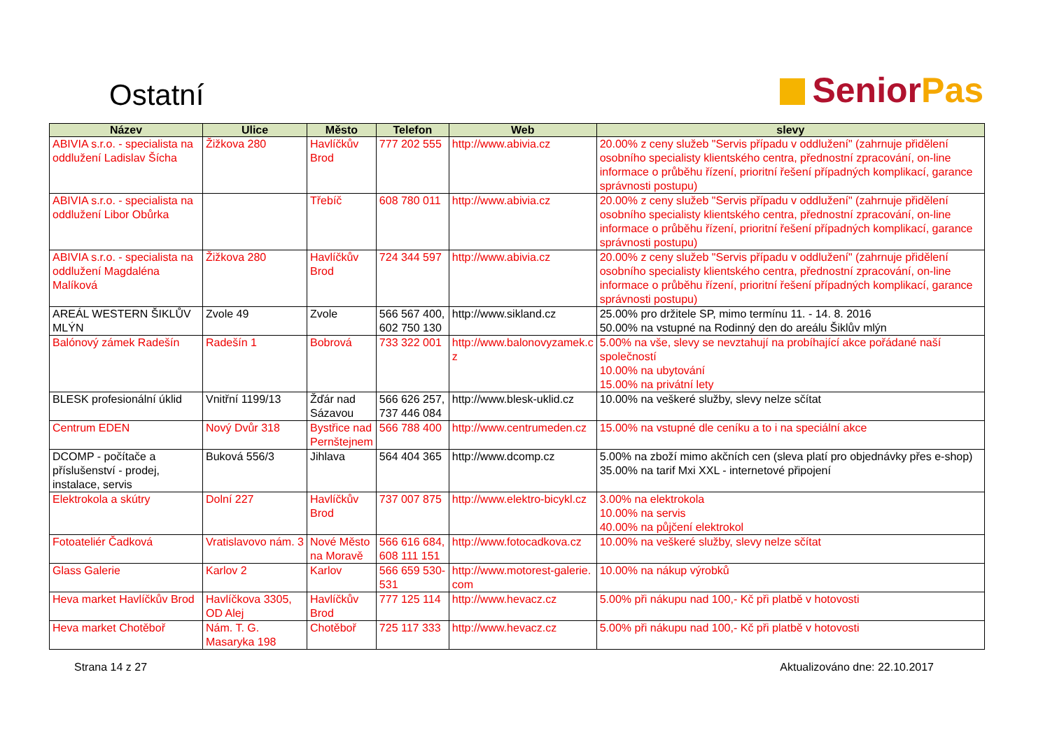Ostatní
Senior Pas
| Název | Ulice | Město | Telefon | Web | slevy |
| --- | --- | --- | --- | --- | --- |
| ABIVIA s.r.o. - specialista na oddlužení Ladislav Šícha | Žižkova 280 | Havlíčkův Brod | 777 202 555 | http://www.abivia.cz | 20.00% z ceny služeb "Servis případu v oddlužení" (zahrnuje přidělení osobního specialisty klientského centra, přednostní zpracování, on-line informace o průběhu řízení, prioritní řešení případných komplikací, garance správnosti postupu) |
| ABIVIA s.r.o. - specialista na oddlužení Libor Obůrka | | Třebíč | 608 780 011 | http://www.abivia.cz | 20.00% z ceny služeb "Servis případu v oddlužení" (zahrnuje přidělení osobního specialisty klientského centra, přednostní zpracování, on-line informace o průběhu řízení, prioritní řešení případných komplikací, garance správnosti postupu) |
| ABIVIA s.r.o. - specialista na oddlužení Magdaléna Malíková | Žižkova 280 | Havlíčkův Brod | 724 344 597 | http://www.abivia.cz | 20.00% z ceny služeb "Servis případu v oddlužení" (zahrnuje přidělení osobního specialisty klientského centra, přednostní zpracování, on-line informace o průběhu řízení, prioritní řešení případných komplikací, garance správnosti postupu) |
| AREÁL WESTERN ŠIKLŮV MLÝN | Zvole 49 | Zvole | 566 567 400, 602 750 130 | http://www.sikland.cz | 25.00% pro držitele SP, mimo termínu 11. - 14. 8. 2016 50.00% na vstupné na Rodinný den do areálu Šiklův mlýn |
| Balónový zámek Radešín | Radešín 1 | Bobrová | 733 322 001 | http://www.balonovyzamek.c z | 5.00% na vše, slevy se nevztahují na probíhající akce pořádané naší společností 10.00% na ubytování 15.00% na privátní lety |
| BLESK profesionální úklid | Vnitřní 1199/13 | Žďár nad Sázavou | 566 626 257, 737 446 084 | http://www.blesk-uklid.cz | 10.00% na veškeré služby, slevy nelze sčítat |
| Centrum EDEN | Nový Dvůr 318 | Bystřice nad Pernštejnem | 566 788 400 | http://www.centrumeden.cz | 15.00% na vstupné dle ceníku a to i na speciální akce |
| DCOMP - počítače a příslušenství - prodej, instalace, servis | Buková 556/3 | Jihlava | 564 404 365 | http://www.dcomp.cz | 5.00% na zboží mimo akčních cen (sleva platí pro objednávky přes e-shop) 35.00% na tarif Mxi XXL - internetové připojení |
| Elektrokola a skútry | Dolní 227 | Havlíčkův Brod | 737 007 875 | http://www.elektro-bicykl.cz | 3.00% na elektrokola 10.00% na servis 40.00% na půjčení elektrokol |
| Fotoateliér Čadková | Vratislavovo nám. 3 | Nové Město na Moravě | 566 616 684, 608 111 151 | http://www.fotocadkova.cz | 10.00% na veškeré služby, slevy nelze sčítat |
| Glass Galerie | Karlov 2 | Karlov | 566 659 530-531 | http://www.motorest-galerie. com | 10.00% na nákup výrobků |
| Heva market Havlíčkův Brod | Havlíčkova 3305, OD Alej | Havlíčkův Brod | 777 125 114 | http://www.hevacz.cz | 5.00% při nákupu nad 100,- Kč při platbě v hotovosti |
| Heva market Chotěboř | Nám. T. G. Masaryka 198 | Chotěboř | 725 117 333 | http://www.hevacz.cz | 5.00% při nákupu nad 100,- Kč při platbě v hotovosti |
Strana 14 z 27 Aktualizováno dne: 22.10.2017